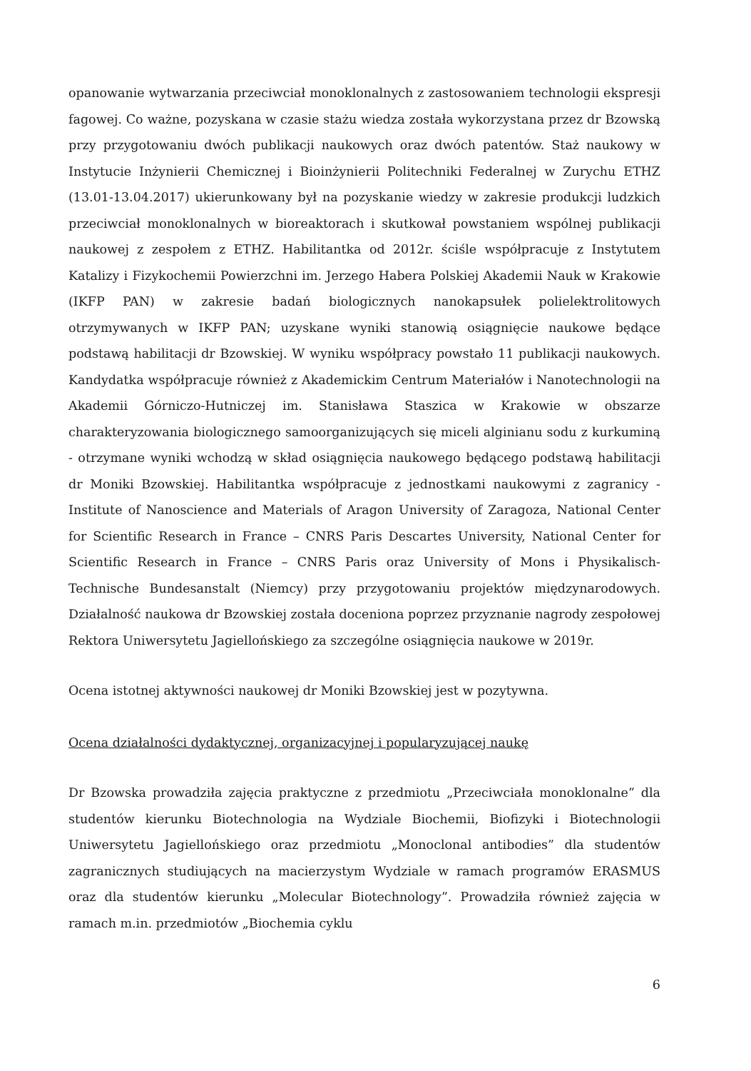opanowanie wytwarzania przeciwciał monoklonalnych z zastosowaniem technologii ekspresji fagowej. Co ważne, pozyskana w czasie stażu wiedza została wykorzystana przez dr Bzowską przy przygotowaniu dwóch publikacji naukowych oraz dwóch patentów. Staż naukowy w Instytucie Inżynierii Chemicznej i Bioinżynierii Politechniki Federalnej w Zurychu ETHZ (13.01-13.04.2017) ukierunkowany był na pozyskanie wiedzy w zakresie produkcji ludzkich przeciwciał monoklonalnych w bioreaktorach i skutkował powstaniem wspólnej publikacji naukowej z zespołem z ETHZ. Habilitantka od 2012r. ściśle współpracuje z Instytutem Katalizy i Fizykochemii Powierzchni im. Jerzego Habera Polskiej Akademii Nauk w Krakowie (IKFP PAN) w zakresie badań biologicznych nanokapsułek polielektrolitowych otrzymywanych w IKFP PAN; uzyskane wyniki stanowią osiągnięcie naukowe będące podstawą habilitacji dr Bzowskiej. W wyniku współpracy powstało 11 publikacji naukowych. Kandydatka współpracuje również z Akademickim Centrum Materiałów i Nanotechnologii na Akademii Górniczo-Hutniczej im. Stanisława Staszica w Krakowie w obszarze charakteryzowania biologicznego samoorganizujących się miceli alginianu sodu z kurkuminą - otrzymane wyniki wchodzą w skład osiągnięcia naukowego będącego podstawą habilitacji dr Moniki Bzowskiej. Habilitantka współpracuje z jednostkami naukowymi z zagranicy - Institute of Nanoscience and Materials of Aragon University of Zaragoza, National Center for Scientific Research in France – CNRS Paris Descartes University, National Center for Scientific Research in France – CNRS Paris oraz University of Mons i Physikalisch-Technische Bundesanstalt (Niemcy) przy przygotowaniu projektów międzynarodowych. Działalność naukowa dr Bzowskiej została doceniona poprzez przyznanie nagrody zespołowej Rektora Uniwersytetu Jagiellońskiego za szczególne osiągnięcia naukowe w 2019r.
Ocena istotnej aktywności naukowej dr Moniki Bzowskiej jest w pozytywna.
Ocena działalności dydaktycznej, organizacyjnej i popularyzującej naukę
Dr Bzowska prowadziła zajęcia praktyczne z przedmiotu „Przeciwciała monoklonalne” dla studentów kierunku Biotechnologia na Wydziale Biochemii, Biofizyki i Biotechnologii Uniwersytetu Jagiellońskiego oraz przedmiotu „Monoclonal antibodies” dla studentów zagranicznych studiujących na macierzystym Wydziale w ramach programów ERASMUS oraz dla studentów kierunku „Molecular Biotechnology”. Prowadziła również zajęcia w ramach m.in. przedmiotów „Biochemia cyklu
6